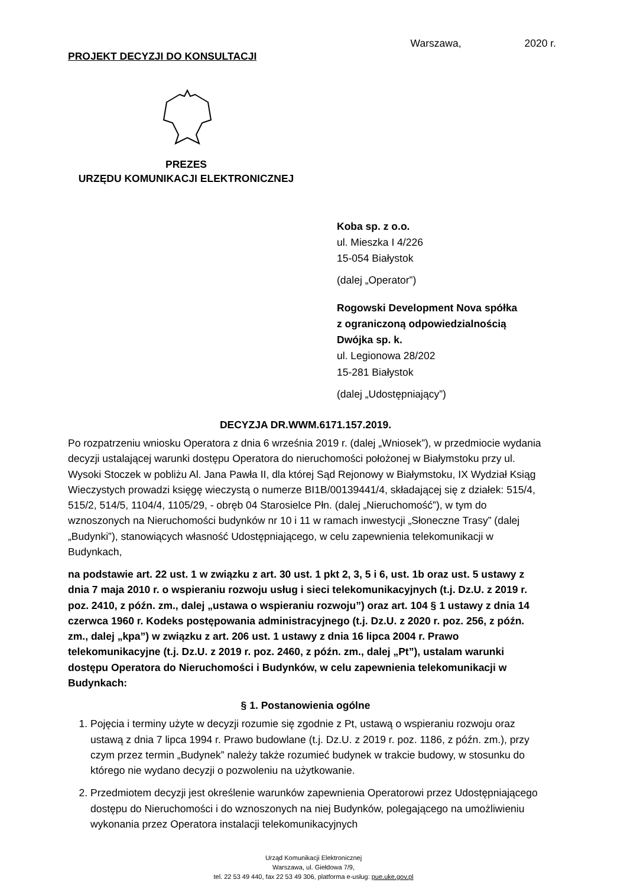PROJEKT DECYZJI DO KONSULTACJI
Warszawa, 2020 r.
PREZES
URZĘDU KOMUNIKACJI ELEKTRONICZNEJ
Koba sp. z o.o.
ul. Mieszka I 4/226
15-054 Białystok
(dalej „Operator”)
Rogowski Development Nova spółka
z ograniczoną odpowiedzialnością
Dwójka sp. k.
ul. Legionowa 28/202
15-281 Białystok
(dalej „Udostępniający”)
DECYZJA DR.WWM.6171.157.2019.
Po rozpatrzeniu wniosku Operatora z dnia 6 września 2019 r. (dalej „Wniosek”), w przedmiocie wydania decyzji ustalającej warunki dostępu Operatora do nieruchomości położonej w Białymstoku przy ul. Wysoki Stoczek w pobliżu Al. Jana Pawła II, dla której Sąd Rejonowy w Białymstoku, IX Wydział Ksiąg Wieczystych prowadzi księgę wieczystą o numerze BI1B/00139441/4, składającej się z działek: 515/4, 515/2, 514/5, 1104/4, 1105/29, - obręb 04 Starosielce Płn. (dalej „Nieruchomość”), w tym do wznoszonych na Nieruchomości budynków nr 10 i 11 w ramach inwestycji „Słoneczne Trasy” (dalej „Budynki”), stanowiących własność Udostępniającego, w celu zapewnienia telekomunikacji w Budynkach,
na podstawie art. 22 ust. 1 w związku z art. 30 ust. 1 pkt 2, 3, 5 i 6, ust. 1b oraz ust. 5 ustawy z dnia 7 maja 2010 r. o wspieraniu rozwoju usług i sieci telekomunikacyjnych (t.j. Dz.U. z 2019 r. poz. 2410, z późn. zm., dalej „ustawa o wspieraniu rozwoju”) oraz art. 104 § 1 ustawy z dnia 14 czerwca 1960 r. Kodeks postępowania administracyjnego (t.j. Dz.U. z 2020 r. poz. 256, z późn. zm., dalej „kpa”) w związku z art. 206 ust. 1 ustawy z dnia 16 lipca 2004 r. Prawo telekomunikacyjne (t.j. Dz.U. z 2019 r. poz. 2460, z późn. zm., dalej „Pt”), ustalam warunki dostępu Operatora do Nieruchomości i Budynków, w celu zapewnienia telekomunikacji w Budynkach:
§ 1. Postanowienia ogólne
1. Pojęcia i terminy użyte w decyzji rozumie się zgodnie z Pt, ustawą o wspieraniu rozwoju oraz ustawą z dnia 7 lipca 1994 r. Prawo budowlane (t.j. Dz.U. z 2019 r. poz. 1186, z późn. zm.), przy czym przez termin „Budynek” należy także rozumieć budynek w trakcie budowy, w stosunku do którego nie wydano decyzji o pozwoleniu na użytkowanie.
2. Przedmiotem decyzji jest określenie warunków zapewnienia Operatorowi przez Udostępniającego dostępu do Nieruchomości i do wznoszonych na niej Budynków, polegającego na umożliwieniu wykonania przez Operatora instalacji telekomunikacyjnych
Urząd Komunikacji Elektronicznej
Warszawa, ul. Giełdowa 7/9,
tel. 22 53 49 440, fax 22 53 49 306, platforma e-usług: pue.uke.gov.pl